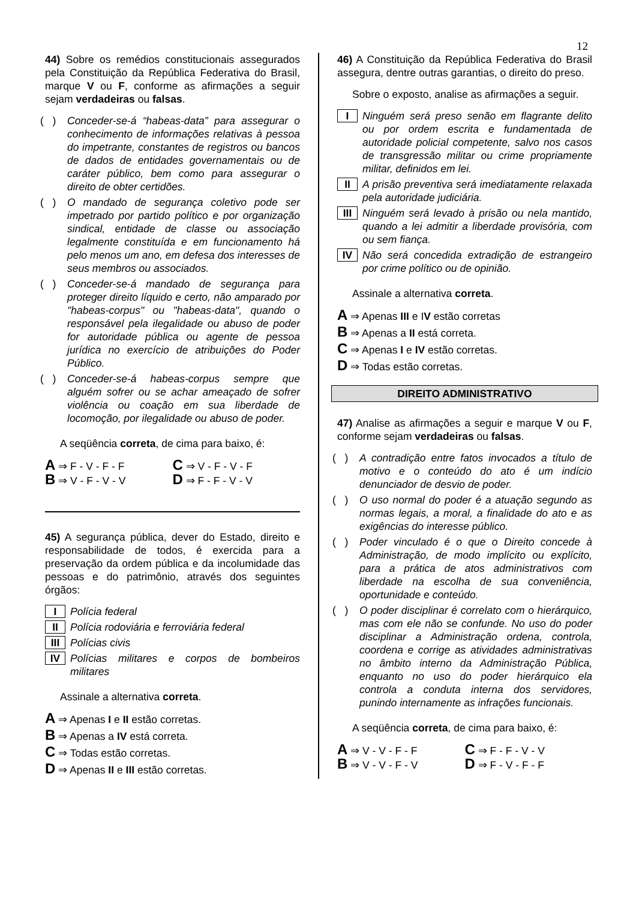12
44) Sobre os remédios constitucionais assegurados pela Constituição da República Federativa do Brasil, marque V ou F, conforme as afirmações a seguir sejam verdadeiras ou falsas.
( ) Conceder-se-á “habeas-data” para assegurar o conhecimento de informações relativas à pessoa do impetrante, constantes de registros ou bancos de dados de entidades governamentais ou de caráter público, bem como para assegurar o direito de obter certidões.
( ) O mandado de segurança coletivo pode ser impetrado por partido político e por organização sindical, entidade de classe ou associação legalmente constituída e em funcionamento há pelo menos um ano, em defesa dos interesses de seus membros ou associados.
( ) Conceder-se-á mandado de segurança para proteger direito líquido e certo, não amparado por "habeas-corpus" ou "habeas-data", quando o responsável pela ilegalidade ou abuso de poder for autoridade pública ou agente de pessoa jurídica no exercício de atribuições do Poder Público.
( ) Conceder-se-á habeas-corpus sempre que alguém sofrer ou se achar ameaçado de sofrer violência ou coação em sua liberdade de locomoção, por ilegalidade ou abuso de poder.
A seqüência correta, de cima para baixo, é:
A ⇒ F - V - F - F
C ⇒ V - F - V - F
B ⇒ V - F - V - V
D ⇒ F - F - V - V
45) A segurança pública, dever do Estado, direito e responsabilidade de todos, é exercida para a preservação da ordem pública e da incolumidade das pessoas e do patrimônio, através dos seguintes órgãos:
I Polícia federal
II Polícia rodoviária e ferroviária federal
III Polícias civis
IV Polícias militares e corpos de bombeiros militares
Assinale a alternativa correta.
A ⇒ Apenas I e II estão corretas.
B ⇒ Apenas a IV está correta.
C ⇒ Todas estão corretas.
D ⇒ Apenas II e III estão corretas.
46) A Constituição da República Federativa do Brasil assegura, dentre outras garantias, o direito do preso.
Sobre o exposto, analise as afirmações a seguir.
I Ninguém será preso senão em flagrante delito ou por ordem escrita e fundamentada de autoridade policial competente, salvo nos casos de transgressão militar ou crime propriamente militar, definidos em lei.
II A prisão preventiva será imediatamente relaxada pela autoridade judiciária.
III Ninguém será levado à prisão ou nela mantido, quando a lei admitir a liberdade provisória, com ou sem fiança.
IV Não será concedida extradição de estrangeiro por crime político ou de opinião.
Assinale a alternativa correta.
A ⇒ Apenas III e IV estão corretas
B ⇒ Apenas a II está correta.
C ⇒ Apenas I e IV estão corretas.
D ⇒ Todas estão corretas.
DIREITO ADMINISTRATIVO
47) Analise as afirmações a seguir e marque V ou F, conforme sejam verdadeiras ou falsas.
( ) A contradição entre fatos invocados a título de motivo e o conteúdo do ato é um indício denunciador de desvio de poder.
( ) O uso normal do poder é a atuação segundo as normas legais, a moral, a finalidade do ato e as exigências do interesse público.
( ) Poder vinculado é o que o Direito concede à Administração, de modo implícito ou explícito, para a prática de atos administrativos com liberdade na escolha de sua conveniência, oportunidade e conteúdo.
( ) O poder disciplinar é correlato com o hierárquico, mas com ele não se confunde. No uso do poder disciplinar a Administração ordena, controla, coordena e corrige as atividades administrativas no âmbito interno da Administração Pública, enquanto no uso do poder hierárquico ela controla a conduta interna dos servidores, punindo internamente as infrações funcionais.
A seqüência correta, de cima para baixo, é:
A ⇒ V - V - F - F
C ⇒ F - F - V - V
B ⇒ V - V - F - V
D ⇒ F - V - F - F